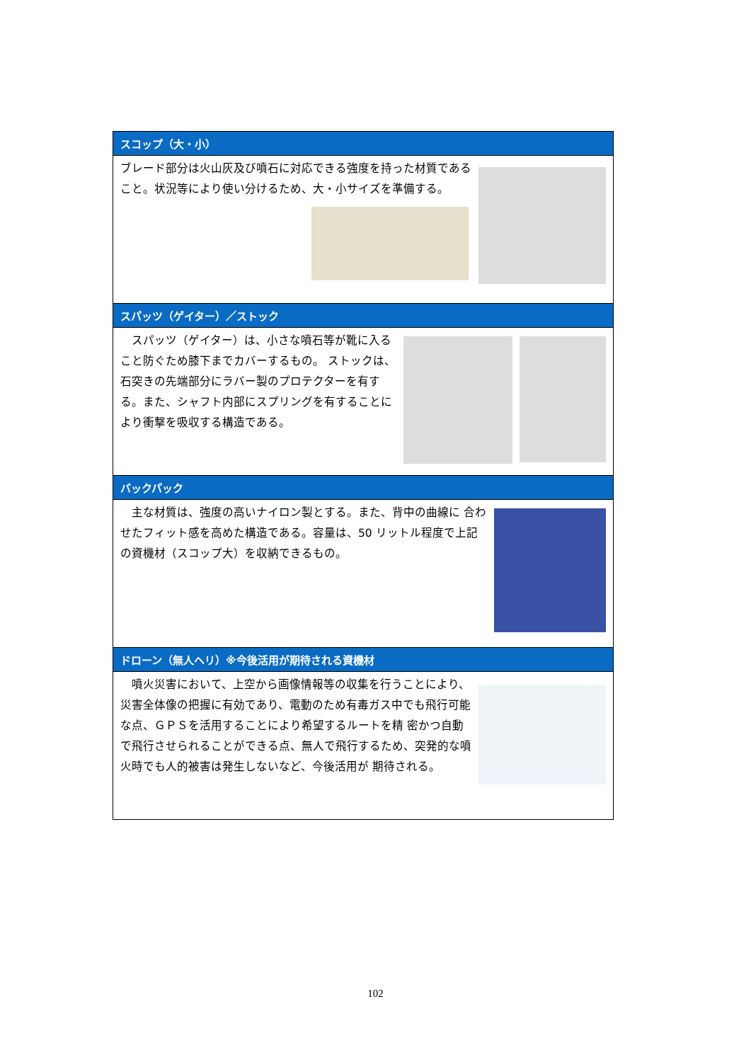| スコップ（大・小） |
| --- |
| ブレード部分は火山灰及び噴石に対応できる強度を持った材質であること。状況等により使い分けるため、大・小サイズを準備する。 |
| スパッツ（ゲイター）／ストック |
| スパッツ（ゲイター）は、小さな噴石等が靴に入ること防ぐため膝下までカバーするもの。 ストックは、石突きの先端部分にラバー製のプロテクターを有する。また、シャフト内部にスプリングを有することにより衝撃を吸収する構造である。 |
| バックパック |
| 主な材質は、強度の高いナイロン製とする。また、背中の曲線に 合わせたフィット感を高めた構造である。容量は、50 リットル程度で上記の資機材（スコップ大）を収納できるもの。 |
| ドローン（無人ヘリ）※今後活用が期待される資機材 |
| 噴火災害において、上空から画像情報等の収集を行うことにより、災害全体像の把握に有効であり、電動のため有毒ガス中でも飛行可能な点、ＧＰＳを活用することにより希望するルートを精 密かつ自動で飛行させられることができる点、無人で飛行するため、突発的な噴火時でも人的被害は発生しないなど、今後活用が 期待される。 |
102